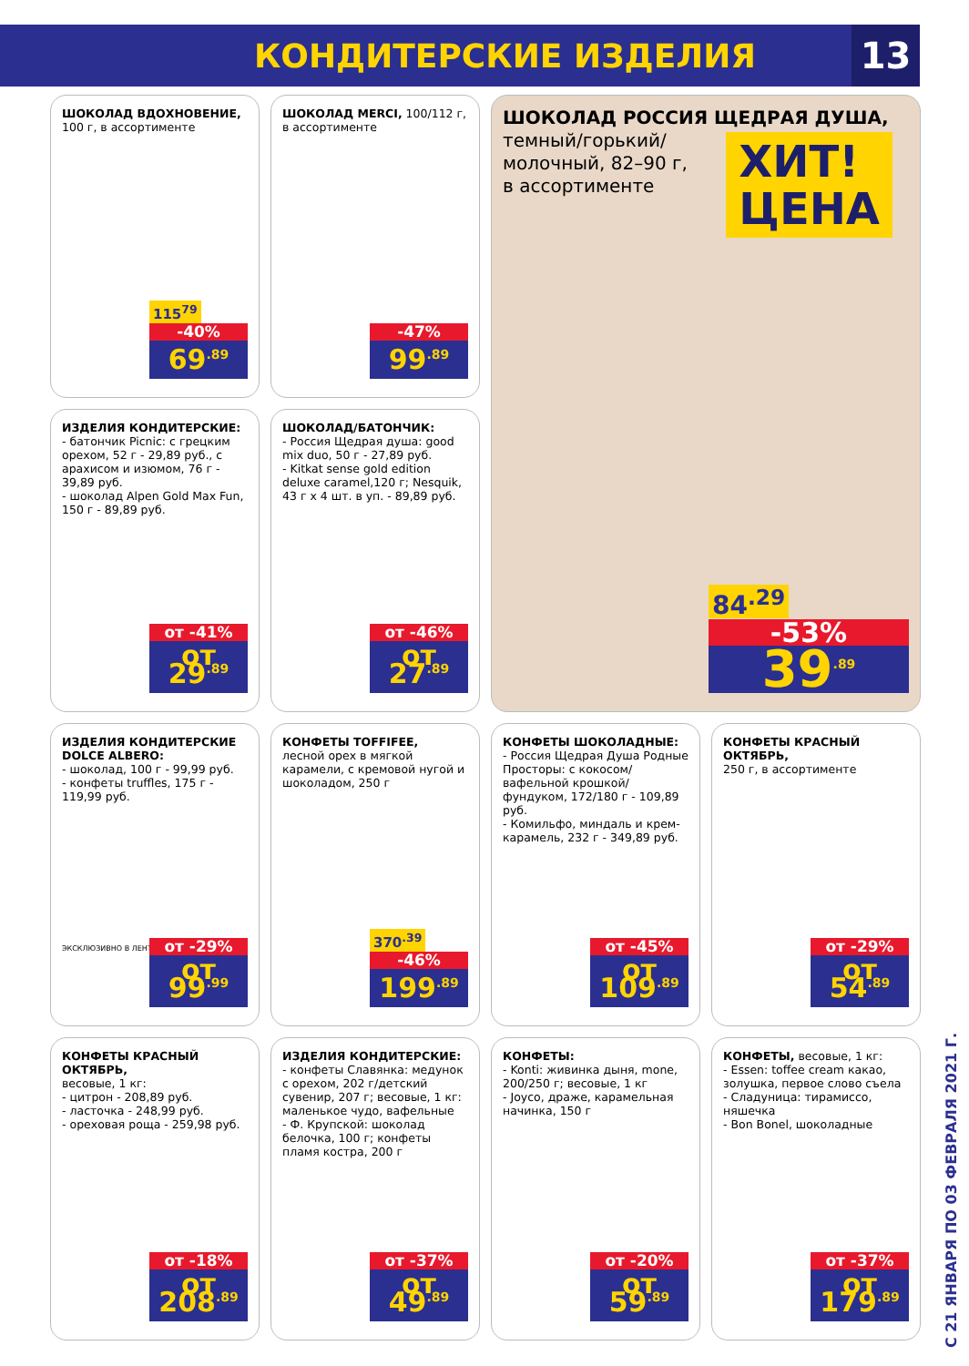КОНДИТЕРСКИЕ ИЗДЕЛИЯ 13
ШОКОЛАД ВДОХНОВЕНИЕ,
100 г, в ассортименте
115<sup>79</sup>
-40%
69<sup>.89</sup>
ШОКОЛАД MERCI, 100/112 г, в ассортименте
-47%
99<sup>.89</sup>
ШОКОЛАД РОССИЯ ЩЕДРАЯ ДУША,
темный/горький/
молочный, 82–90 г,
в ассортименте
ХИТ!
ЦЕНА
84<sup>.29</sup>
-53%
39<sup>.89</sup>
ИЗДЕЛИЯ КОНДИТЕРСКИЕ:
- батончик Picnic: с грецким орехом, 52 г - 29,89 руб., с арахисом и изюмом, 76 г - 39,89 руб.
- шоколад Alpen Gold Max Fun, 150 г - 89,89 руб.
от -41%
от 29<sup>.89</sup>
ШОКОЛАД/БАТОНЧИК:
- Россия Щедрая душа: good mix duo, 50 г - 27,89 руб.
- Kitkat sense gold edition deluxe caramel,120 г; Nesquik, 43 г x 4 шт. в уп. - 89,89 руб.
от -46%
от 27<sup>.89</sup>
ИЗДЕЛИЯ КОНДИТЕРСКИЕ DOLCE ALBERO:
- шоколад, 100 г - 99,99 руб.
- конфеты truffles, 175 г - 119,99 руб.
ЭКСКЛЮЗИВНО В ЛЕНТЕ
от -29%
от 99<sup>.99</sup>
КОНФЕТЫ TOFFIFEE,
лесной орех в мягкой карамели, с кремовой нугой и шоколадом, 250 г
370<sup>.39</sup>
-46%
199<sup>.89</sup>
КОНФЕТЫ ШОКОЛАДНЫЕ:
- Россия Щедрая Душа Родные Просторы: с кокосом/ вафельной крошкой/ фундуком, 172/180 г - 109,89 руб.
- Комильфо, миндаль и крем-карамель, 232 г - 349,89 руб.
от -45%
от 109<sup>.89</sup>
КОНФЕТЫ КРАСНЫЙ ОКТЯБРЬ,
250 г, в ассортименте
от -29%
от 54<sup>.89</sup>
КОНФЕТЫ КРАСНЫЙ ОКТЯБРЬ,
весовые, 1 кг:
- цитрон - 208,89 руб.
- ласточка - 248,99 руб.
- ореховая роща - 259,98 руб.
от -18%
от 208<sup>.89</sup>
ИЗДЕЛИЯ КОНДИТЕРСКИЕ:
- конфеты Славянка: медунок с орехом, 202 г/детский сувенир, 207 г; весовые, 1 кг: маленькое чудо, вафельные
- Ф. Крупской: шоколад белочка, 100 г; конфеты пламя костра, 200 г
от -37%
от 49<sup>.89</sup>
КОНФЕТЫ:
- Konti: живинка дыня, mone, 200/250 г; весовые, 1 кг
- Joyco, драже, карамельная начинка, 150 г
от -20%
от 59<sup>.89</sup>
КОНФЕТЫ, весовые, 1 кг:
- Essen: toffee cream какао, золушка, первое слово съела
- Сладуница: тирамиссо, няшечка
- Bon Bonel, шоколадные
от -37%
от 179<sup>.89</sup>
С 21 ЯНВАРЯ ПО 03 ФЕВРАЛЯ 2021 Г.